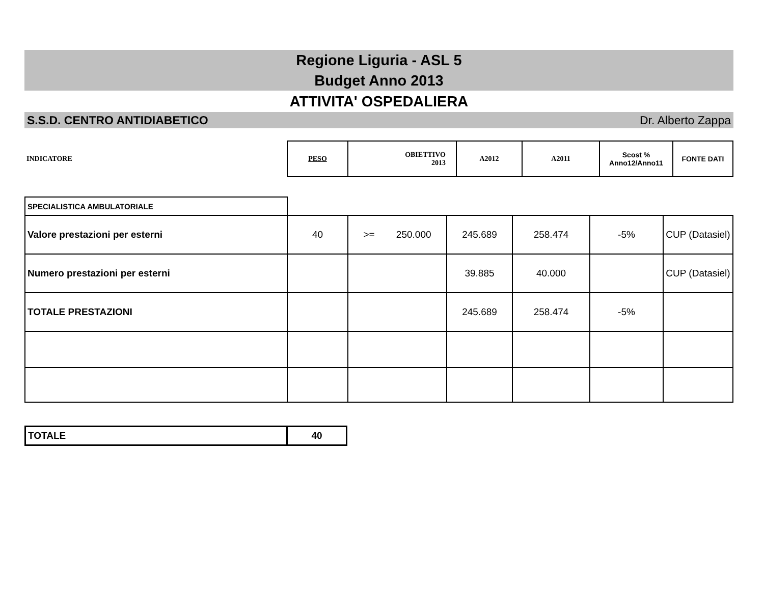Regione Liguria - ASL 5
Budget Anno 2013
ATTIVITA' OSPEDALIERA
S.S.D. CENTRO ANTIDIABETICO Dr. Alberto Zappa
| INDICATORE | PESO | OBIETTIVO 2013 | A2012 | A2011 | Scost % Anno12/Anno11 | FONTE DATI |
| SPECIALISTICA AMBULATORIALE | | | | | | |
| Valore prestazioni per esterni | 40 | >= 250.000 | 245.689 | 258.474 | -5% | CUP (Datasiel) |
| Numero prestazioni per esterni | | | 39.885 | 40.000 | | CUP (Datasiel) |
| TOTALE PRESTAZIONI | | | 245.689 | 258.474 | -5% | |
| TOTALE | 40 |